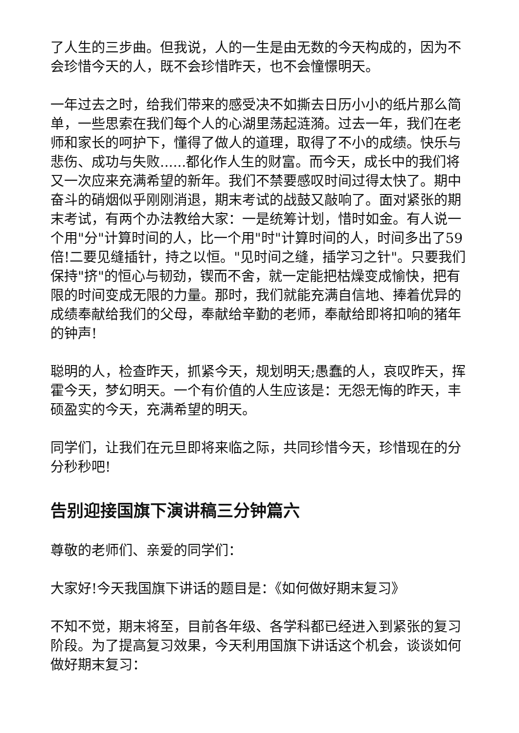了人生的三步曲。但我说，人的一生是由无数的今天构成的，因为不会珍惜今天的人，既不会珍惜昨天，也不会憧憬明天。
一年过去之时，给我们带来的感受决不如撕去日历小小的纸片那么简单，一些思索在我们每个人的心湖里荡起涟漪。过去一年，我们在老师和家长的呵护下，懂得了做人的道理，取得了不小的成绩。快乐与悲伤、成功与失败......都化作人生的财富。而今天，成长中的我们将又一次应来充满希望的新年。我们不禁要感叹时间过得太快了。期中奋斗的硝烟似乎刚刚消退，期末考试的战鼓又敲响了。面对紧张的期末考试，有两个办法教给大家：一是统筹计划，惜时如金。有人说一个用"分"计算时间的人，比一个用"时"计算时间的人，时间多出了59倍!二要见缝插针，持之以恒。"见时间之缝，插学习之针"。只要我们保持"挤"的恒心与韧劲，锲而不舍，就一定能把枯燥变成愉快，把有限的时间变成无限的力量。那时，我们就能充满自信地、捧着优异的成绩奉献给我们的父母，奉献给辛勤的老师，奉献给即将扣响的猪年的钟声!
聪明的人，检查昨天，抓紧今天，规划明天;愚蠢的人，哀叹昨天，挥霍今天，梦幻明天。一个有价值的人生应该是：无怨无悔的昨天，丰硕盈实的今天，充满希望的明天。
同学们，让我们在元旦即将来临之际，共同珍惜今天，珍惜现在的分分秒秒吧!
告别迎接国旗下演讲稿三分钟篇六
尊敬的老师们、亲爱的同学们：
大家好!今天我国旗下讲话的题目是：《如何做好期末复习》
不知不觉，期末将至，目前各年级、各学科都已经进入到紧张的复习阶段。为了提高复习效果，今天利用国旗下讲话这个机会，谈谈如何做好期末复习：